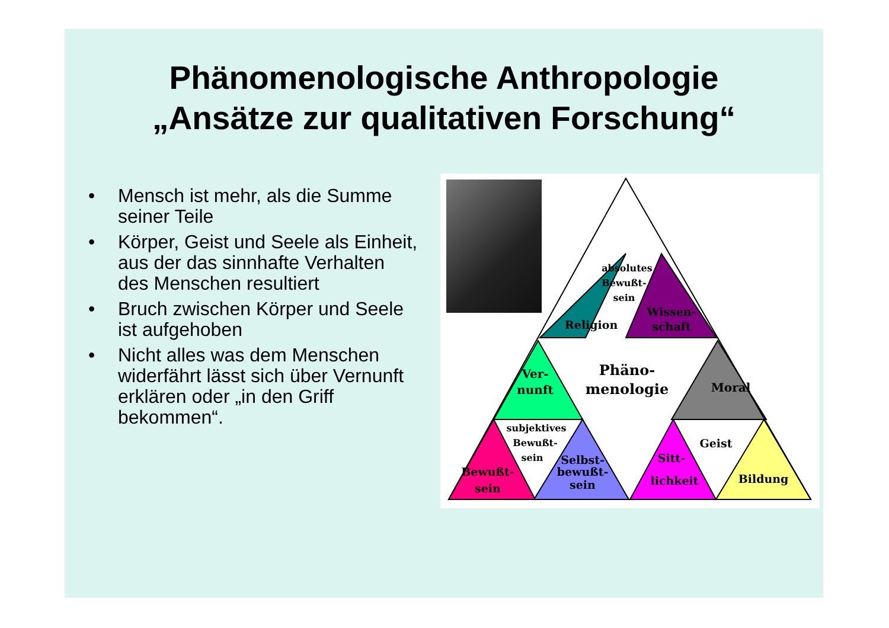Phänomenologische Anthropologie
„Ansätze zur qualitativen Forschung“
• Mensch ist mehr, als die Summe seiner Teile
• Körper, Geist und Seele als Einheit, aus der das sinnhafte Verhalten des Menschen resultiert
• Bruch zwischen Körper und Seele ist aufgehoben
• Nicht alles was dem Menschen widerfährt lässt sich über Vernunft erklären oder „in den Griff bekommen“.
absolutes
Bewußt-
sein
Religion
Wissen-
schaft
Ver-
nunft
Phäno-
menologie
Moral
subjektives
Bewußt-
sein
Bewußt-
sein
Selbst-
bewußt-
sein
Geist
Sitt-
lichkeit
Bildung